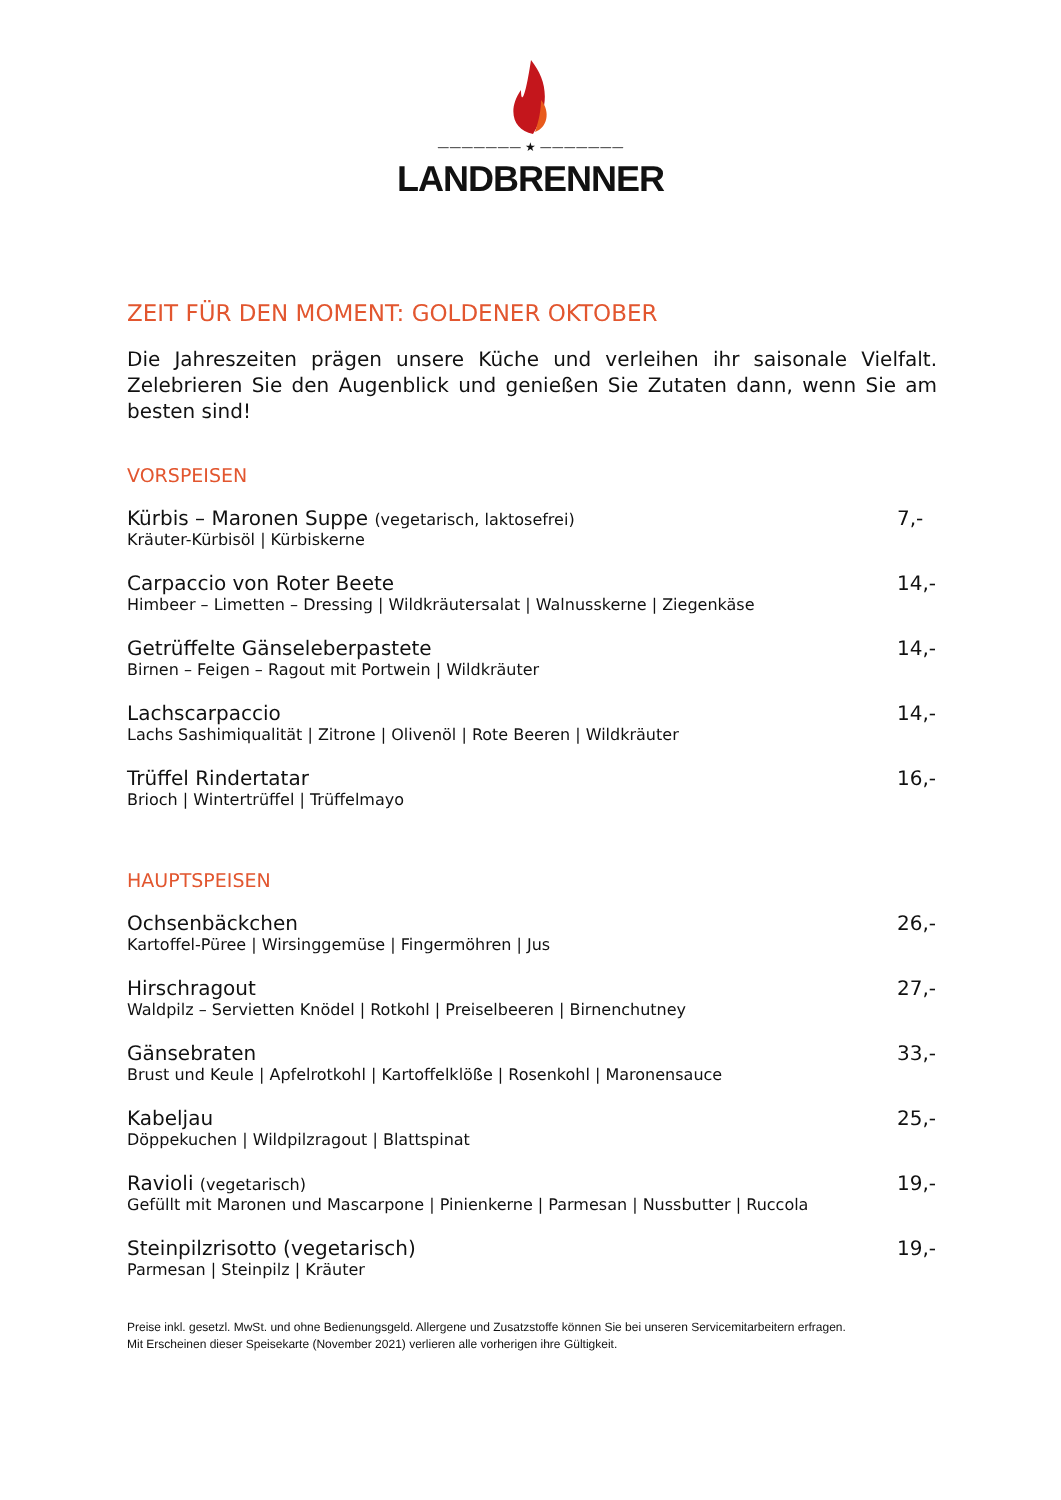——————— ★ ———————
LANDBRENNER
ZEIT FÜR DEN MOMENT: GOLDENER OKTOBER
Die Jahreszeiten prägen unsere Küche und verleihen ihr saisonale Vielfalt. Zelebrieren Sie den Augenblick und genießen Sie Zutaten dann, wenn Sie am besten sind!
VORSPEISEN
Kürbis – Maronen Suppe (vegetarisch, laktosefrei)
Kräuter-Kürbisöl | Kürbiskerne
7,-
Carpaccio von Roter Beete
Himbeer – Limetten – Dressing | Wildkräutersalat | Walnusskerne | Ziegenkäse
14,-
Getrüffelte Gänseleberpastete
Birnen – Feigen – Ragout mit Portwein | Wildkräuter
14,-
Lachscarpaccio
Lachs Sashimiqualität | Zitrone | Olivenöl | Rote Beeren | Wildkräuter
14,-
Trüffel Rindertatar
Brioch | Wintertrüffel | Trüffelmayo
16,-
HAUPTSPEISEN
Ochsenbäckchen
Kartoffel-Püree | Wirsinggemüse | Fingermöhren | Jus
26,-
Hirschragout
Waldpilz – Servietten Knödel | Rotkohl | Preiselbeeren | Birnenchutney
27,-
Gänsebraten
Brust und Keule | Apfelrotkohl | Kartoffelklöße | Rosenkohl | Maronensauce
33,-
Kabeljau
Döppekuchen | Wildpilzragout | Blattspinat
25,-
Ravioli (vegetarisch)
Gefüllt mit Maronen und Mascarpone | Pinienkerne | Parmesan | Nussbutter | Ruccola
19,-
Steinpilzrisotto (vegetarisch)
Parmesan | Steinpilz | Kräuter
19,-
Preise inkl. gesetzl. MwSt. und ohne Bedienungsgeld. Allergene und Zusatzstoffe können Sie bei unseren Servicemitarbeitern erfragen.
Mit Erscheinen dieser Speisekarte (November 2021) verlieren alle vorherigen ihre Gültigkeit.